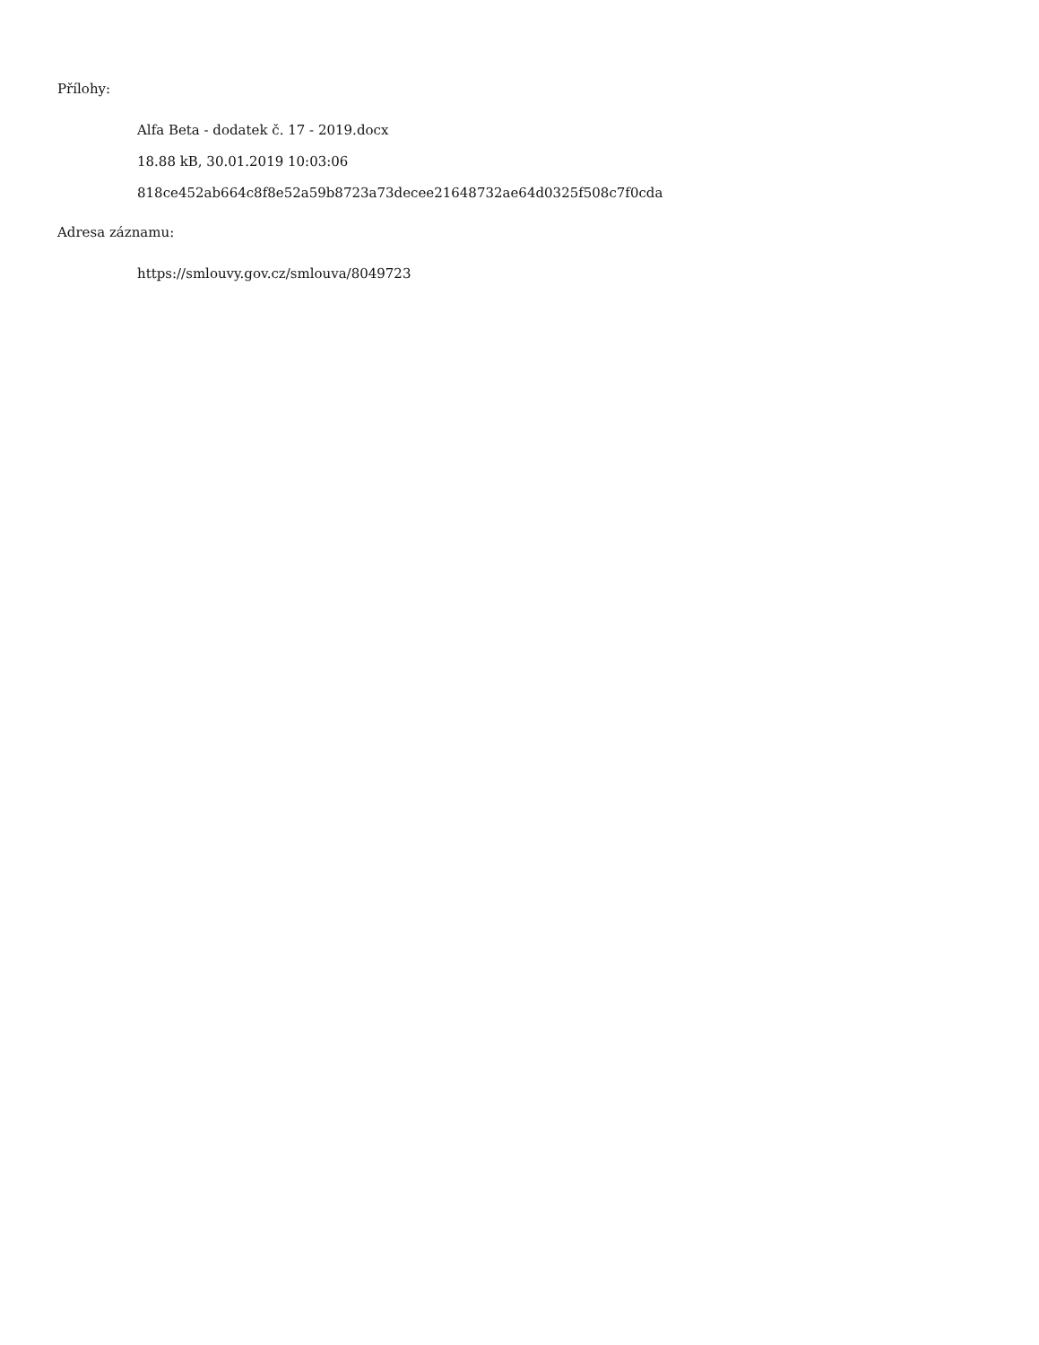Přílohy:
Alfa Beta - dodatek č. 17 - 2019.docx
18.88 kB, 30.01.2019 10:03:06
818ce452ab664c8f8e52a59b8723a73decee21648732ae64d0325f508c7f0cda
Adresa záznamu:
https://smlouvy.gov.cz/smlouva/8049723